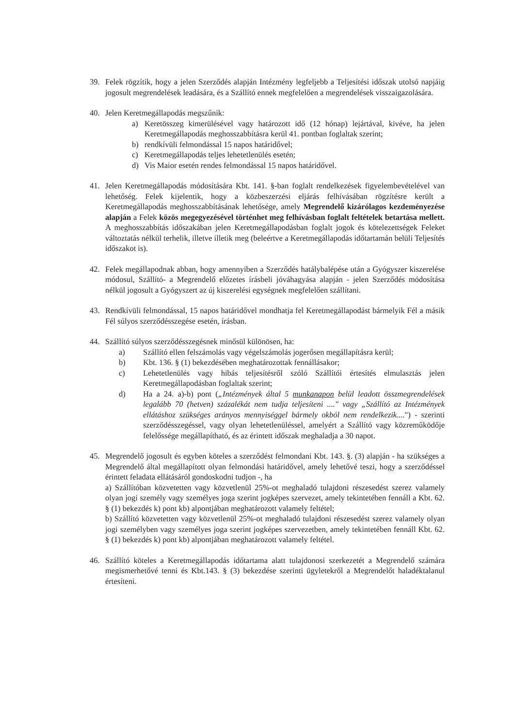39. Felek rögzítik, hogy a jelen Szerződés alapján Intézmény legfeljebb a Teljesítési időszak utolsó napjáig jogosult megrendelések leadására, és a Szállító ennek megfelelően a megrendelések visszaigazolására.
40. Jelen Keretmegállapodás megszűnik:
a) Keretösszeg kimerülésével vagy határozott idő (12 hónap) lejártával, kivéve, ha jelen Keretmegállapodás meghosszabbításra kerül 41. pontban foglaltak szerint;
b) rendkívüli felmondással 15 napos határidővel;
c) Keretmegállapodás teljes lehetetlenülés esetén;
d) Vis Maior esetén rendes felmondással 15 napos határidővel.
41. Jelen Keretmegállapodás módosítására Kbt. 141. §-ban foglalt rendelkezések figyelembevételével van lehetőség. Felek kijelentik, hogy a közbeszerzési eljárás felhívásában rögzítésre került a Keretmegállapodás meghosszabbításának lehetősége, amely Megrendelő kizárólagos kezdeményezése alapján a Felek közös megegyezésével történhet meg felhívásban foglalt feltételek betartása mellett. A meghosszabbítás időszakában jelen Keretmegállapodásban foglalt jogok és kötelezettségek Feleket változtatás nélkül terhelik, illetve illetik meg (beleértve a Keretmegállapodás időtartamán belüli Teljesítés időszakot is).
42. Felek megállapodnak abban, hogy amennyiben a Szerződés hatálybalépése után a Gyógyszer kiszerelése módosul, Szállító- a Megrendelő előzetes írásbeli jóváhagyása alapján - jelen Szerződés módosítása nélkül jogosult a Gyógyszert az új kiszerelési egységnek megfelelően szállítani.
43. Rendkívüli felmondással, 15 napos határidővel mondhatja fel Keretmegállapodást bármelyik Fél a másik Fél súlyos szerződésszegése esetén, írásban.
44. Szállító súlyos szerződésszegésnek minősül különösen, ha:
a) Szállító ellen felszámolás vagy végelszámolás jogerősen megállapításra kerül;
b) Kbt. 136. § (1) bekezdésében meghatározottak fennállásakor;
c) Lehetetlenülés vagy hibás teljesítésről szóló Szállítói értesítés elmulasztás jelen Keretmegállapodásban foglaltak szerint;
d) Ha a 24. a)-b) pont („Intézmények által 5 munkanapon belül leadott összmegrendelések legalább 70 (hetven) százalékát nem tudja teljesíteni ...." vagy „Szállító az Intézmények ellátáshoz szükséges arányos mennyiséggel bármely okból nem rendelkezik....") - szerinti szerződésszegéssel, vagy olyan lehetetlenüléssel, amelyért a Szállító vagy közreműködője felelőssége megállapítható, és az érintett időszak meghaladja a 30 napot.
45. Megrendelő jogosult és egyben köteles a szerződést felmondani Kbt. 143. §. (3) alapján - ha szükséges a Megrendelő által megállapított olyan felmondási határidővel, amely lehetővé teszi, hogy a szerződéssel érintett feladata ellátásáról gondoskodni tudjon -, ha
a) Szállítóban közvetetten vagy közvetlenül 25%-ot meghaladó tulajdoni részesedést szerez valamely olyan jogi személy vagy személyes joga szerint jogképes szervezet, amely tekintetében fennáll a Kbt. 62. § (1) bekezdés k) pont kb) alpontjában meghatározott valamely feltétel;
b) Szállító közvetetten vagy közvetlenül 25%-ot meghaladó tulajdoni részesedést szerez valamely olyan jogi személyben vagy személyes joga szerint jogképes szervezetben, amely tekintetében fennáll Kbt. 62. § (1) bekezdés k) pont kb) alpontjában meghatározott valamely feltétel.
46. Szállító köteles a Keretmegállapodás időtartama alatt tulajdonosi szerkezetét a Megrendelő számára megismerhetővé tenni és Kbt.143. § (3) bekezdése szerinti ügyletekről a Megrendelőt haladéktalanul értesíteni.